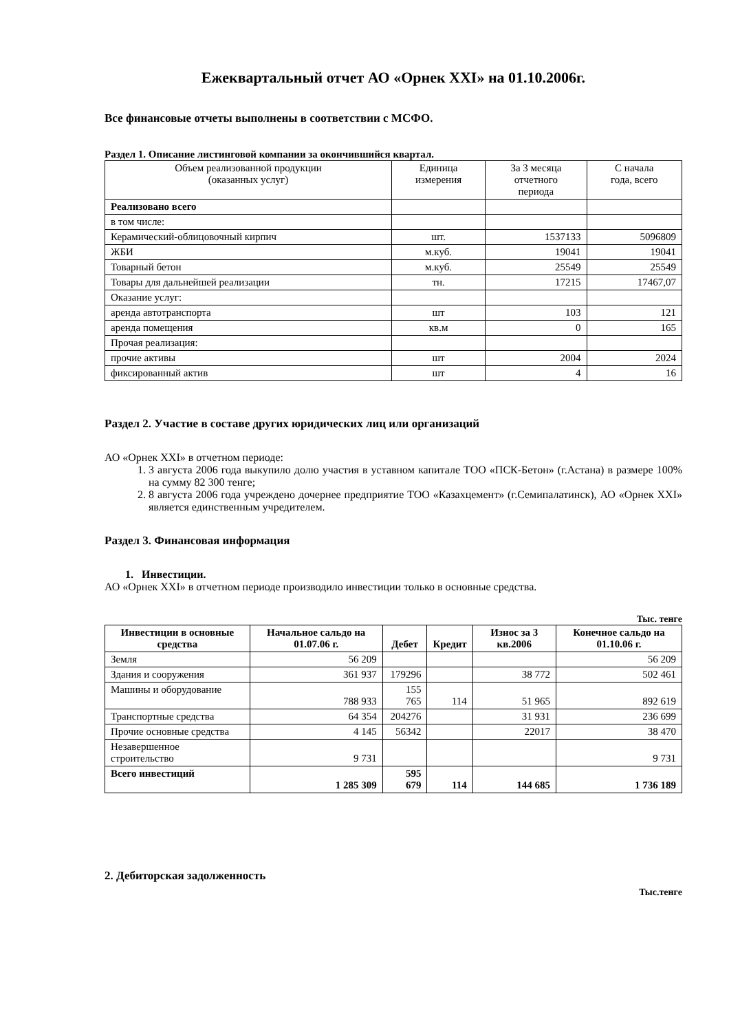Ежеквартальный отчет АО «Орнек XXI» на 01.10.2006г.
Все финансовые отчеты выполнены в соответствии с МСФО.
Раздел 1. Описание листинговой компании за окончившийся квартал.
| Объем реализованной продукции (оказанных услуг) | Единица измерения | За 3 месяца отчетного периода | С начала года, всего |
| Реализовано всего | | | |
| в том числе: | | | |
| Керамический-облицовочный кирпич | шт. | 1537133 | 5096809 |
| ЖБИ | м.куб. | 19041 | 19041 |
| Товарный бетон | м.куб. | 25549 | 25549 |
| Товары для дальнейшей реализации | тн. | 17215 | 17467,07 |
| Оказание услуг: | | | |
| аренда автотранспорта | шт | 103 | 121 |
| аренда помещения | кв.м | 0 | 165 |
| Прочая реализация: | | | |
| прочие активы | шт | 2004 | 2024 |
| фиксированный актив | шт | 4 | 16 |
Раздел 2. Участие в составе других юридических лиц или организаций
АО «Орнек XXI» в отчетном периоде:
1. 3 августа 2006 года выкупило долю участия в уставном капитале ТОО «ПСК-Бетон» (г.Астана) в размере 100% на сумму 82 300 тенге;
2. 8 августа 2006 года учреждено дочернее предприятие ТОО «Казахцемент» (г.Семипалатинск), АО «Орнек XXI» является единственным учредителем.
Раздел 3. Финансовая информация
1. Инвестиции.
АО «Орнек XXI» в отчетном периоде производило инвестиции только в основные средства.
Тыс. тенге
| Инвестиции в основные средства | Начальное сальдо на 01.07.06 г. | Дебет | Кредит | Износ за 3 кв.2006 | Конечное сальдо на 01.10.06 г. |
| --- | --- | --- | --- | --- | --- |
| Земля | 56 209 | | | | 56 209 |
| Здания и сооружения | 361 937 | 179296 | | 38 772 | 502 461 |
| Машины и оборудование | 788 933 | 155 765 | 114 | 51 965 | 892 619 |
| Транспортные средства | 64 354 | 204276 | | 31 931 | 236 699 |
| Прочие основные средства | 4 145 | 56342 | | 22017 | 38 470 |
| Незавершенное строительство | 9 731 | | | | 9 731 |
| Всего инвестиций | 1 285 309 | 595 679 | 114 | 144 685 | 1 736 189 |
2. Дебиторская задолженность
Тыс.тенге